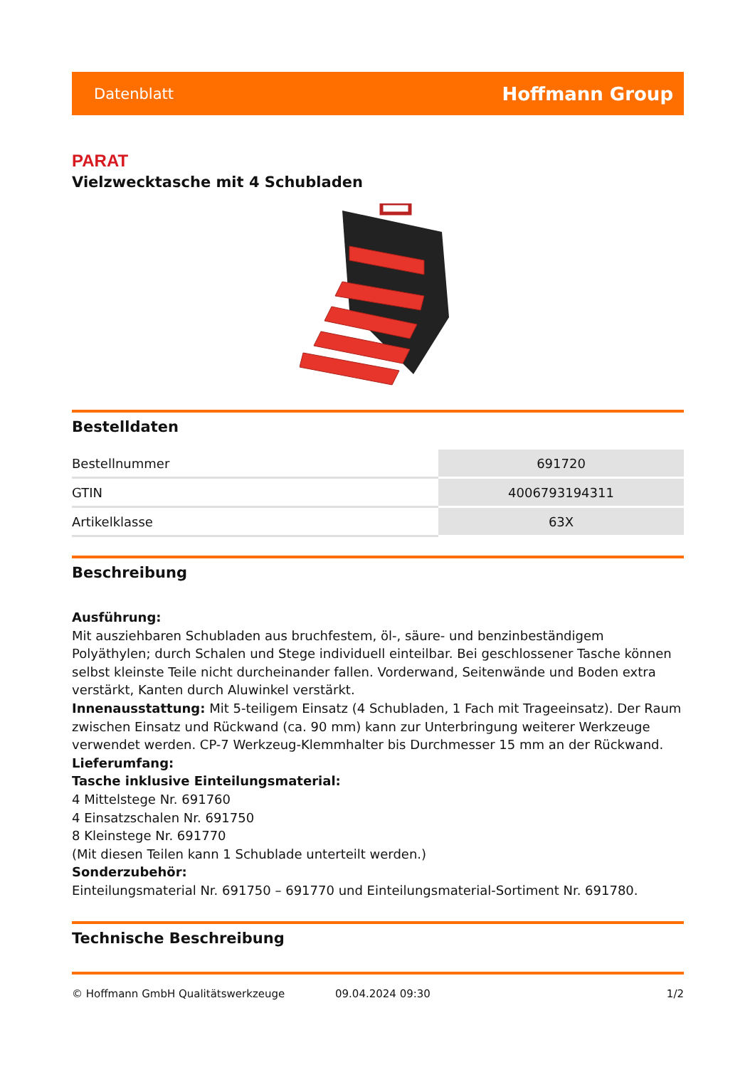Datenblatt Hoffmann Group
PARAT
Vielzwecktasche mit 4 Schubladen
Bestelldaten
| Bestellnummer | 691720 |
| GTIN | 4006793194311 |
| Artikelklasse | 63X |
Beschreibung
Ausführung:
Mit ausziehbaren Schubladen aus bruchfestem, öl-, säure- und benzinbeständigem Polyäthylen; durch Schalen und Stege individuell einteilbar. Bei geschlossener Tasche können selbst kleinste Teile nicht durcheinander fallen. Vorderwand, Seitenwände und Boden extra verstärkt, Kanten durch Aluwinkel verstärkt.
Innenausstattung: Mit 5-teiligem Einsatz (4 Schubladen, 1 Fach mit Trageeinsatz). Der Raum zwischen Einsatz und Rückwand (ca. 90 mm) kann zur Unterbringung weiterer Werkzeuge verwendet werden. CP-7 Werkzeug-Klemmhalter bis Durchmesser 15 mm an der Rückwand.
Lieferumfang:
Tasche inklusive Einteilungsmaterial:
4 Mittelstege Nr. 691760
4 Einsatzschalen Nr. 691750
8 Kleinstege Nr. 691770
(Mit diesen Teilen kann 1 Schublade unterteilt werden.)
Sonderzubehör:
Einteilungsmaterial Nr. 691750 – 691770 und Einteilungsmaterial-Sortiment Nr. 691780.
Technische Beschreibung
© Hoffmann GmbH Qualitätswerkzeuge 09.04.2024 09:30 1/2